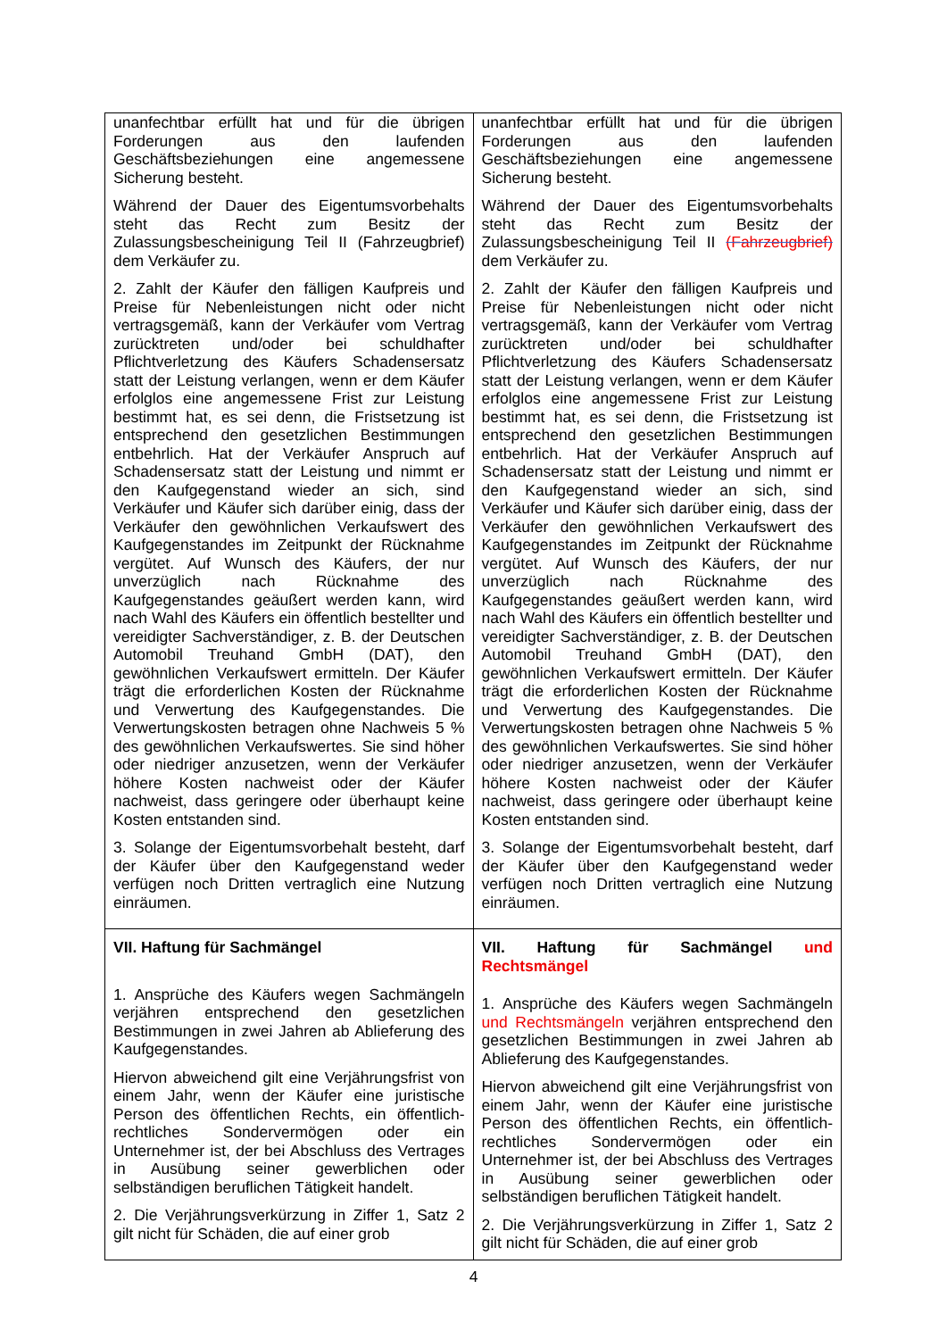| unanfechtbar erfüllt hat und für die übrigen Forderungen aus den laufenden Geschäftsbeziehungen eine angemessene Sicherung besteht. Während der Dauer des Eigentumsvorbehalts steht das Recht zum Besitz der Zulassungsbescheinigung Teil II (Fahrzeugbrief) dem Verkäufer zu. 2. Zahlt der Käufer den fälligen Kaufpreis und Preise für Nebenleistungen nicht oder nicht vertragsgemäß, kann der Verkäufer vom Vertrag zurücktreten und/oder bei schuldhafter Pflichtverletzung des Käufers Schadensersatz statt der Leistung verlangen, wenn er dem Käufer erfolglos eine angemessene Frist zur Leistung bestimmt hat, es sei denn, die Fristsetzung ist entsprechend den gesetzlichen Bestimmungen entbehrlich. Hat der Verkäufer Anspruch auf Schadensersatz statt der Leistung und nimmt er den Kaufgegenstand wieder an sich, sind Verkäufer und Käufer sich darüber einig, dass der Verkäufer den gewöhnlichen Verkaufswert des Kaufgegenstandes im Zeitpunkt der Rücknahme vergütet. Auf Wunsch des Käufers, der nur unverzüglich nach Rücknahme des Kaufgegenstandes geäußert werden kann, wird nach Wahl des Käufers ein öffentlich bestellter und vereidigter Sachverständiger, z. B. der Deutschen Automobil Treuhand GmbH (DAT), den gewöhnlichen Verkaufswert ermitteln. Der Käufer trägt die erforderlichen Kosten der Rücknahme und Verwertung des Kaufgegenstandes. Die Verwertungskosten betragen ohne Nachweis 5 % des gewöhnlichen Verkaufswertes. Sie sind höher oder niedriger anzusetzen, wenn der Verkäufer höhere Kosten nachweist oder der Käufer nachweist, dass geringere oder überhaupt keine Kosten entstanden sind. 3. Solange der Eigentumsvorbehalt besteht, darf der Käufer über den Kaufgegenstand weder verfügen noch Dritten vertraglich eine Nutzung einräumen. | unanfechtbar erfüllt hat und für die übrigen Forderungen aus den laufenden Geschäftsbeziehungen eine angemessene Sicherung besteht. Während der Dauer des Eigentumsvorbehalts steht das Recht zum Besitz der Zulassungsbescheinigung Teil II (Fahrzeugbrief) dem Verkäufer zu. 2. Zahlt der Käufer den fälligen Kaufpreis und Preise für Nebenleistungen nicht oder nicht vertragsgemäß, kann der Verkäufer vom Vertrag zurücktreten und/oder bei schuldhafter Pflichtverletzung des Käufers Schadensersatz statt der Leistung verlangen, wenn er dem Käufer erfolglos eine angemessene Frist zur Leistung bestimmt hat, es sei denn, die Fristsetzung ist entsprechend den gesetzlichen Bestimmungen entbehrlich. Hat der Verkäufer Anspruch auf Schadensersatz statt der Leistung und nimmt er den Kaufgegenstand wieder an sich, sind Verkäufer und Käufer sich darüber einig, dass der Verkäufer den gewöhnlichen Verkaufswert des Kaufgegenstandes im Zeitpunkt der Rücknahme vergütet. Auf Wunsch des Käufers, der nur unverzüglich nach Rücknahme des Kaufgegenstandes geäußert werden kann, wird nach Wahl des Käufers ein öffentlich bestellter und vereidigter Sachverständiger, z. B. der Deutschen Automobil Treuhand GmbH (DAT), den gewöhnlichen Verkaufswert ermitteln. Der Käufer trägt die erforderlichen Kosten der Rücknahme und Verwertung des Kaufgegenstandes. Die Verwertungskosten betragen ohne Nachweis 5 % des gewöhnlichen Verkaufswertes. Sie sind höher oder niedriger anzusetzen, wenn der Verkäufer höhere Kosten nachweist oder der Käufer nachweist, dass geringere oder überhaupt keine Kosten entstanden sind. 3. Solange der Eigentumsvorbehalt besteht, darf der Käufer über den Kaufgegenstand weder verfügen noch Dritten vertraglich eine Nutzung einräumen. |
| VII. Haftung für Sachmängel 1. Ansprüche des Käufers wegen Sachmängeln verjähren entsprechend den gesetzlichen Bestimmungen in zwei Jahren ab Ablieferung des Kaufgegenstandes. Hiervon abweichend gilt eine Verjährungsfrist von einem Jahr, wenn der Käufer eine juristische Person des öffentlichen Rechts, ein öffentlich-rechtliches Sondervermögen oder ein Unternehmer ist, der bei Abschluss des Vertrages in Ausübung seiner gewerblichen oder selbständigen beruflichen Tätigkeit handelt. 2. Die Verjährungsverkürzung in Ziffer 1, Satz 2 gilt nicht für Schäden, die auf einer grob | VII. Haftung für Sachmängel und Rechtsmängel 1. Ansprüche des Käufers wegen Sachmängeln und Rechtsmängeln verjähren entsprechend den gesetzlichen Bestimmungen in zwei Jahren ab Ablieferung des Kaufgegenstandes. Hiervon abweichend gilt eine Verjährungsfrist von einem Jahr, wenn der Käufer eine juristische Person des öffentlichen Rechts, ein öffentlich-rechtliches Sondervermögen oder ein Unternehmer ist, der bei Abschluss des Vertrages in Ausübung seiner gewerblichen oder selbständigen beruflichen Tätigkeit handelt. 2. Die Verjährungsverkürzung in Ziffer 1, Satz 2 gilt nicht für Schäden, die auf einer grob |
4